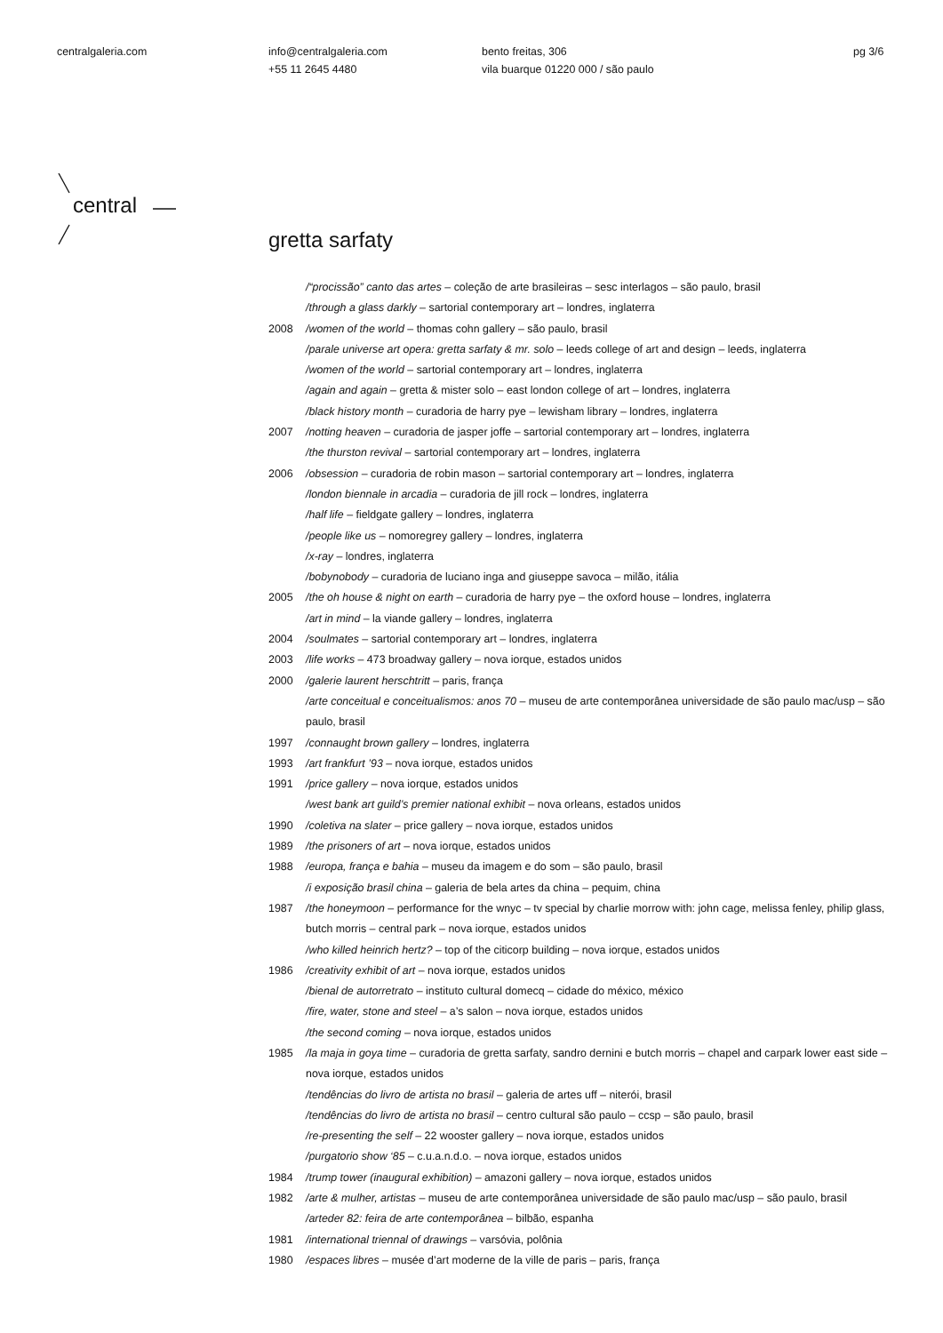centralgaleria.com info@centralgaleria.com
+55 11 2645 4480
bento freitas, 306
vila buarque 01220 000 / são paulo
pg 3/6
central
gretta sarfaty
/“procissão” canto das artes – coleção de arte brasileiras – sesc interlagos – são paulo, brasil
/through a glass darkly – sartorial contemporary art – londres, inglaterra
2008 /women of the world – thomas cohn gallery – são paulo, brasil
/parale universe art opera: gretta sarfaty & mr. solo – leeds college of art and design – leeds, inglaterra
/women of the world – sartorial contemporary art – londres, inglaterra
/again and again – gretta & mister solo – east london college of art – londres, inglaterra
/black history month – curadoria de harry pye – lewisham library – londres, inglaterra
2007 /notting heaven – curadoria de jasper joffe – sartorial contemporary art – londres, inglaterra
/the thurston revival – sartorial contemporary art – londres, inglaterra
2006 /obsession – curadoria de robin mason – sartorial contemporary art – londres, inglaterra
/london biennale in arcadia – curadoria de jill rock – londres, inglaterra
/half life – fieldgate gallery – londres, inglaterra
/people like us – nomoregrey gallery – londres, inglaterra
/x-ray – londres, inglaterra
/bobynobody – curadoria de luciano inga and giuseppe savoca – milão, itália
2005 /the oh house & night on earth – curadoria de harry pye – the oxford house – londres, inglaterra
/art in mind – la viande gallery – londres, inglaterra
2004 /soulmates – sartorial contemporary art – londres, inglaterra
2003 /life works – 473 broadway gallery – nova iorque, estados unidos
2000 /galerie laurent herschtritt – paris, frança
/arte conceitual e conceitualismos: anos 70 – museu de arte contemporânea universidade de são paulo mac/usp – são paulo, brasil
1997 /connaught brown gallery – londres, inglaterra
1993 /art frankfurt ’93 – nova iorque, estados unidos
1991 /price gallery – nova iorque, estados unidos
/west bank art guild’s premier national exhibit – nova orleans, estados unidos
1990 /coletiva na slater – price gallery – nova iorque, estados unidos
1989 /the prisoners of art – nova iorque, estados unidos
1988 /europa, frança e bahia – museu da imagem e do som – são paulo, brasil
/i exposição brasil china – galeria de bela artes da china – pequim, china
1987 /the honeymoon – performance for the wnyc – tv special by charlie morrow with: john cage, melissa fenley, philip glass, butch morris – central park – nova iorque, estados unidos
/who killed heinrich hertz? – top of the citicorp building – nova iorque, estados unidos
1986 /creativity exhibit of art – nova iorque, estados unidos
/bienal de autorretrato – instituto cultural domecq – cidade do méxico, méxico
/fire, water, stone and steel – a’s salon – nova iorque, estados unidos
/the second coming – nova iorque, estados unidos
1985 /la maja in goya time – curadoria de gretta sarfaty, sandro dernini e butch morris – chapel and carpark lower east side – nova iorque, estados unidos
/tendências do livro de artista no brasil – galeria de artes uff – niterói, brasil
/tendências do livro de artista no brasil – centro cultural são paulo – ccsp – são paulo, brasil
/re-presenting the self – 22 wooster gallery – nova iorque, estados unidos
/purgatorio show ‘85 – c.u.a.n.d.o. – nova iorque, estados unidos
1984 /trump tower (inaugural exhibition) – amazoni gallery – nova iorque, estados unidos
1982 /arte & mulher, artistas – museu de arte contemporânea universidade de são paulo mac/usp – são paulo, brasil
/arteder 82: feira de arte contemporânea – bilbão, espanha
1981 /international triennal of drawings – varsóvia, polônia
1980 /espaces libres – musée d’art moderne de la ville de paris – paris, frança